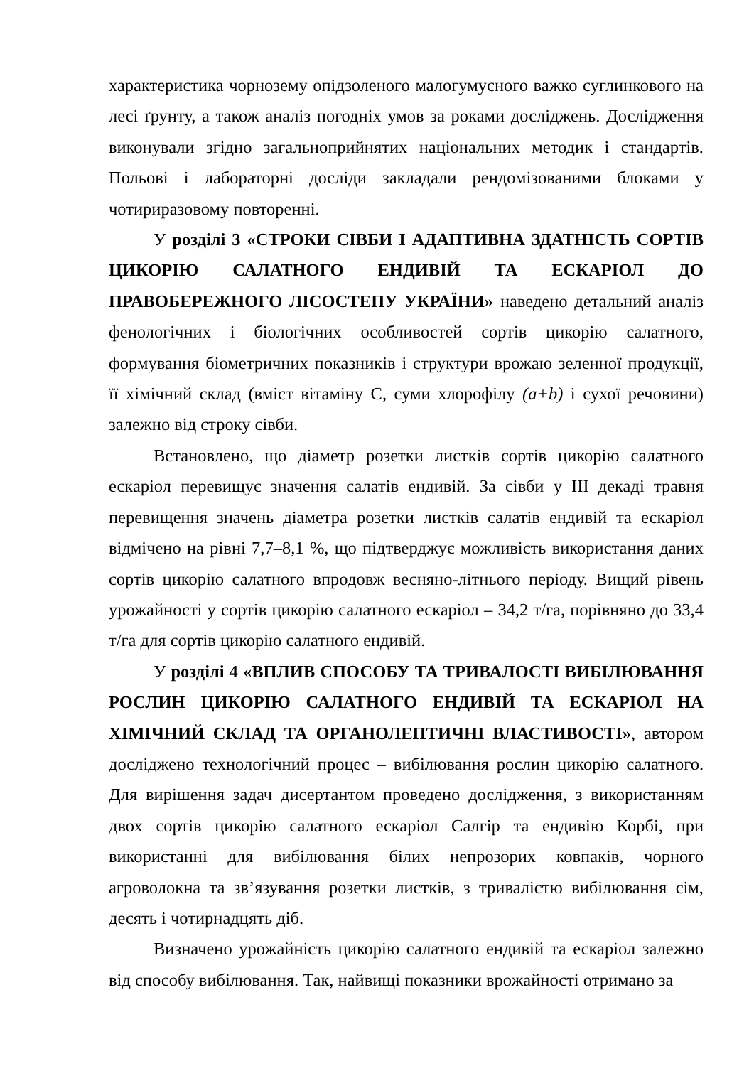характеристика чорнозему опідзоленого малогумусного важко суглинкового на лесі ґрунту, а також аналіз погодніх умов за роками досліджень. Дослідження виконували згідно загальноприйнятих національних методик і стандартів. Польові і лабораторні досліди закладали рендомізованими блоками у чотириразовому повторенні.
У розділі 3 «СТРОКИ СІВБИ І АДАПТИВНА ЗДАТНІСТЬ СОРТІВ ЦИКОРІЮ САЛАТНОГО ЕНДИВІЙ ТА ЕСКАРІОЛ ДО ПРАВОБЕРЕЖНОГО ЛІСОСТЕПУ УКРАЇНИ» наведено детальний аналіз фенологічних і біологічних особливостей сортів цикорію салатного, формування біометричних показників і структури врожаю зеленної продукції, її хімічний склад (вміст вітаміну С, суми хлорофілу (a+b) і сухої речовини) залежно від строку сівби.
Встановлено, що діаметр розетки листків сортів цикорію салатного ескаріол перевищує значення салатів ендивій. За сівби у ІІІ декаді травня перевищення значень діаметра розетки листків салатів ендивій та ескаріол відмічено на рівні 7,7–8,1 %, що підтверджує можливість використання даних сортів цикорію салатного впродовж весняно-літнього періоду. Вищий рівень урожайності у сортів цикорію салатного ескаріол – 34,2 т/га, порівняно до 33,4 т/га для сортів цикорію салатного ендивій.
У розділі 4 «ВПЛИВ СПОСОБУ ТА ТРИВАЛОСТІ ВИБІЛЮВАННЯ РОСЛИН ЦИКОРІЮ САЛАТНОГО ЕНДИВІЙ ТА ЕСКАРІОЛ НА ХІМІЧНИЙ СКЛАД ТА ОРГАНОЛЕПТИЧНІ ВЛАСТИВОСТІ», автором досліджено технологічний процес – вибілювання рослин цикорію салатного. Для вирішення задач дисертантом проведено дослідження, з використанням двох сортів цикорію салатного ескаріол Салгір та ендивію Корбі, при використанні для вибілювання білих непрозорих ковпаків, чорного агроволокна та зв’язування розетки листків, з тривалістю вибілювання сім, десять і чотирнадцять діб.
Визначено урожайність цикорію салатного ендивій та ескаріол залежно від способу вибілювання. Так, найвищі показники врожайності отримано за